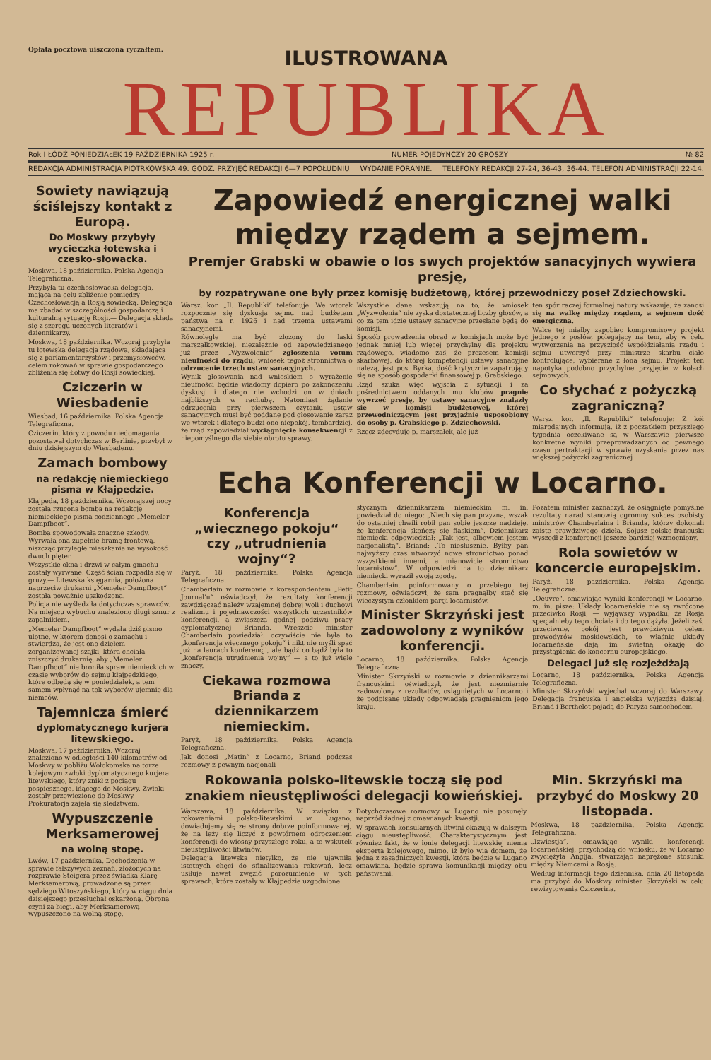Opłata pocztowa uiszczona ryczałtem.
ILUSTROWANA
REPUBLIKA
Rok I ŁÓDŹ PONIEDZIAŁEK 19 PAŹDZIERNIKA 1925 r. NUMER POJEDYNCZY 20 GROSZY № 82
REDAKCJA ADMINISTRACJA PIOTRKOWSKA 49. GODZ. PRZYJĘĆ REDAKCJI 6—7 POPOŁUDNIU WYDANIE PORANNE. TELEFONY REDAKCJI 27-24, 36-43, 36-44. TELEFON ADMINISTRACJI 22-14.
Sowiety nawiązują ściślejszy kontakt z Europą.
Do Moskwy przybyły wycieczka łotewska i czesko-słowacka.
Moskwa, 18 października. Polska Agencja Telegraficzna.
Przybyła tu czechosłowacka delegacja, mająca na celu zbliżenie pomiędzy Czechosłowacją a Rosją sowiecką. Delegacja ma zbadać w szczególności gospodarczą i kulturalną sytuację Rosji.— Delegacja składa się z szeregu uczonych literatów i dziennikarzy.
Moskwa, 18 października. Wczoraj przybyła tu łotewska delegacja rządowa, składająca się z parlamentarzystów i przemysłowców, celem rokowań w sprawie gospodarczego zbliżenia się Łotwy do Rosji sowieckiej.
Cziczerin w Wiesbadenie
Wiesbad, 16 października. Polska Agencja Telegraficzna.
Cziczerin, który z powodu niedomagania pozostawał dotychczas w Berlinie, przybył w dniu dzisiejszym do Wiesbadenu.
Zamach bombowy
na redakcję niemieckiego pisma w Kłajpedzie.
Kłajpeda, 18 października. Wczorajszej nocy została rzucona bomba na redakcję niemieckiego pisma codziennego „Memeler Dampfboot“.
Bomba spowodowała znaczne szkody. Wyrwała ona zupełnie bramę frontową, niszcząc przyległe mieszkania na wysokość dwuch pięter.
Wszystkie okna i drzwi w całym gmachu zostały wyrwane. Część ścian rozpadła się w gruzy.— Litewska księgarnia, położona naprzeciw drukarni „Memeler Dampfboot“ została poważnie uszkodzona.
Policja nie wyśledziła dotychczas sprawców. Na miejscu wybuchu znaleziono długi sznur z zapalnikiem.
„Memeler Dampfboot“ wydała dziś pismo ulotne, w którem donosi o zamachu i stwierdza, że jest ono dziełem zorganizowanej szajki, która chciała zniszczyć drukarnię, aby „Memeler Dampfboot“ nie broniła spraw niemieckich w czasie wyborów do sejmu kłajpedzkiego, które odbędą się w poniedziałek, a tem samem wpłynąć na tok wyborów ujemnie dla niemców.
Tajemnicza śmierć
dyplomatycznego kurjera litewskiego.
Moskwa, 17 października. Wczoraj znaleziono w odległości 140 kilometrów od Moskwy w pobliżu Wołokomska na torze kolejowym zwłoki dyplomatycznego kurjera litewskiego, który znikł z pociągu pospiesznego, idącego do Moskwy. Zwłoki zostały przewiezione do Moskwy. Prokuratorja zajęła się śledztwem.
Wypuszczenie Merksamerowej
na wolną stopę.
Lwów, 17 października. Dochodzenia w sprawie fałszywych zeznań, złożonych na rozprawie Steigera przez świadka Klarę Merksamerową, prowadzone są przez sędziego Witoszyńskiego, który w ciągu dnia dzisiejszego przesłuchał oskarżoną. Obrona czyni za biegi, aby Merksamerową wypuszczono na wolną stopę.
Zapowiedź energicznej walki między rządem a sejmem.
Premjer Grabski w obawie o los swych projektów sanacyjnych wywiera presję,
by rozpatrywane one były przez komisję budżetową, której przewodniczy poseł Zdziechowski.
Warsz. kor. „Il. Republiki“ telefonuje: We wtorek rozpocznie się dyskusja sejmu nad budżetem państwa na r. 1926 i nad trzema ustawami sanacyjnemi.
Równolegle ma być złożony do laski marszałkowskiej, niezależnie od zapowiedzianego już przez „Wyzwolenie“ zgłoszenia votum nieufności do rządu, wniosek tegoż stronnictwa o odrzucenie trzech ustaw sanacyjnych.
Wynik głosowania nad wnioskiem o wyrażenie nieufności będzie wiadomy dopiero po zakończeniu dyskusji i dlatego nie wchodzi on w dniach najbliższych w rachubę. Natomiast żądanie odrzucenia przy pierwszem czytaniu ustaw sanacyjnych musi być poddane pod głosowanie zaraz we wtorek i dlatego budzi ono niepokój, tembardziej, że rząd zapowiedział wyciągnięcie konsekwencji z niepomyślnego dla siebie obrotu sprawy.
Wszystkie dane wskazują na to, że wniosek „Wyzwolenia“ nie zyska dostatecznej liczby głosów, a co za tem idzie ustawy sanacyjne przesłane będą do komisji.
Sposób prowadzenia obrad w komisjach może być jednak mniej lub więcej przychylny dla projektu rządowego, wiadomo zaś, że prezesem komisji skarbowej, do której kompetencji ustawy sanacyjne należą, jest pos. Byrka, dość krytycznie zapatrujący się na sposób gospodarki finansowej p. Grabskiego.
Rząd szuka więc wyjścia z sytuacji i za pośrednictwem oddanych mu klubów pragnie wywrzeć presję, by ustawy sanacyjne znalazły się w komisji budżetowej, której przewodniczącym jest przyjaźnie usposobiony do osoby p. Grabskiego p. Zdziechowski.
Rzecz zdecyduje p. marszałek, ale już
ten spór raczej formalnej natury wskazuje, że zanosi się na walkę między rządem, a sejmem dość energiczną.
Walce tej miałby zapobiec kompromisowy projekt jednego z posłów, polegający na tem, aby w celu wytworzenia na przyszłość współdziałania rządu i sejmu utworzyć przy ministrze skarbu ciało kontrolujące, wybierane z łona sejmu. Projekt ten napotyka podobno przychylne przyjęcie w kołach sejmowych.
Co słychać z pożyczką zagraniczną?
Warsz. kor. „Il. Republiki“ telefonuje: Z kół miarodajnych informują, iż z początkiem przyszłego tygodnia oczekiwane są w Warszawie pierwsze konkretne wyniki przeprowadzanych od pewnego czasu pertraktacji w sprawie uzyskania przez nas większej pożyczki zagranicznej
Echa Konferencji w Locarno.
Konferencja „wiecznego pokoju“ czy „utrudnienia wojny“?
Paryż, 18 października. Polska Agencja Telegraficzna.
Chamberlain w rozmowie z korespondentem „Petit Journal'u“ oświadczył, że rezultaty konferencji zawdzięczać należy wzajemnej dobrej woli i duchowi realizmu i pojednawczości wszystkich uczestników konferencji, a zwłaszcza godnej podziwu pracy dyplomatycznej Brianda. Wreszcie minister Chamberlain powiedział: oczywiście nie była to „konferencja wiecznego pokoju“ i nikt nie myśli spać już na laurach konferencji, ale bądź co bądź była to „konferencja utrudnienia wojny“ — a to już wiele znaczy.
Ciekawa rozmowa Brianda z dziennikarzem niemieckim.
Paryż, 18 października. Polska Agencja Telegraficzna.
Jak donosi „Matin“ z Locarno, Briand podczas rozmowy z pewnym nacjonali-
stycznym dziennikarzem niemieckim m. in. powiedział do niego: „Niech się pan przyzna, wszak do ostatniej chwili robił pan sobie jeszcze nadzieję, że konferencja skończy się fiaskiem“. Dziennikarz niemiecki odpowiedział: „Tak jest, albowiem jestem nacjonalistą“. Briand: „To niesłusznie. Byłby pan najwyższy czas utworzyć nowe stronnictwo ponad wszystkiemi innemi, a mianowicie stronnictwo locarnistów“. W odpowiedzi na to dziennikarz niemiecki wyraził swoją zgodę.
Chamberlain, poinformowany o przebiegu tej rozmowy, oświadczył, że sam pragnąłby stać się wieczystym członkiem partji locarnistów.
Minister Skrzyński jest zadowolony z wyników konferencji.
Locarno, 18 października. Polska Agencja Telegraficzna.
Minister Skrzyński w rozmowie z dziennikarzami francuskimi oświadczył, że jest niezmiernie zadowolony z rezultatów, osiągniętych w Locarno i że podpisane układy odpowiadają pragnieniom jego kraju.
Pozatem minister zaznaczył, że osiągnięte pomyślne rezultaty narad stanowią ogromny sukces osobisty ministrów Chamberlaina i Brianda, którzy dokonali zaiste prawdziwego dzieła. Sojusz polsko-francuski wyszedł z konferencji jeszcze bardziej wzmocniony.
Rola sowietów w koncercie europejskim.
Paryż, 18 października. Polska Agencja Telegraficzna.
„Oeuvre“, omawiając wyniki konferencji w Locarno, m. in. pisze: Układy locarneńskie nie są zwrócone przeciwko Rosji, — wyjąwszy wypadku, że Rosja specjalnieby tego chciała i do tego dążyła. Jeżeli zaś, przeciwnie, pokój jest prawdziwym celem prowodyrów moskiewskich, to właśnie układy locarneńskie dają im świetną okazję do przystąpienia do koncernu europejskiego.
Delegaci już się rozjeżdżają
Locarno, 18 października. Polska Agencja Telegraficzna.
Minister Skrzyński wyjechał wczoraj do Warszawy. Delegacja francuska i angielska wyjeżdża dzisiaj. Briand i Berthelot pojadą do Paryża samochodem.
Rokowania polsko-litewskie toczą się pod znakiem nieustępliwości delegacji kowieńskiej.
Warszawa, 18 października. W związku z rokowaniami polsko-litewskimi w Lugano, dowiadujemy się ze strony dobrze poinformowanej, że na leży się liczyć z powtórnem odroczeniem konferencji do wiosny przyszłego roku, a to wskutek nieustępliwości litwinów.
Delegacja litewska nietylko, że nie ujawniła istotnych chęci do sfinalizowania rokowań, lecz usiłuje nawet zwęzić porozumienie w tych sprawach, które zostały w Kłajpedzie uzgodnione.
Dotychczasowe rozmowy w Lugano nie posunęły naprzód żadnej z omawianych kwestji.
W sprawach konsularnych litwini okazują w dalszym ciągu nieustępliwość. Charakterystycznym jest również fakt, że w łonie delegacji litewskiej niema eksperta kolejowego, mimo, iż było wia domem, że jedną z zasadniczych kwestji, która będzie w Lugano omawiana, będzie sprawa komunikacji między obu państwami.
Min. Skrzyński ma przybyć do Moskwy 20 listopada.
Moskwa, 18 października. Polska Agencja Telegraficzna.
„Izwiestja“, omawiając wyniki konferencji locarneńskiej, przychodzą do wniosku, że w Locarno zwyciężyła Anglja, stwarzając naprężone stosunki między Niemcami a Rosją.
Według informacji tego dziennika, dnia 20 listopada ma przybyć do Moskwy minister Skrzyński w celu rewizytowania Cziczerina.